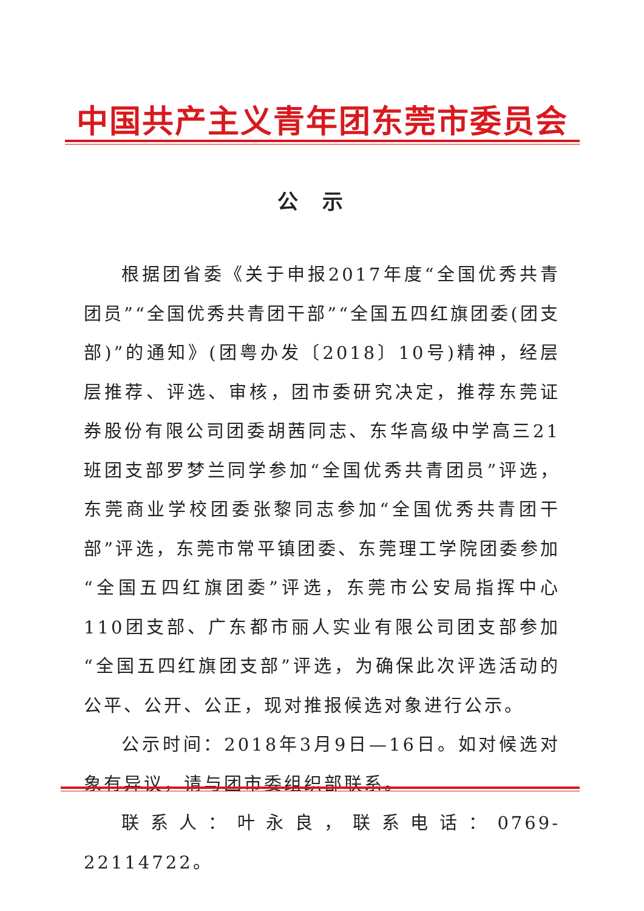中国共产主义青年团东莞市委员会
公示
根据团省委《关于申报2017年度“全国优秀共青团员”“全国优秀共青团干部”“全国五四红旗团委(团支部)”的通知》(团粤办发〔2018〕10号)精神，经层层推荐、评选、审核，团市委研究决定，推荐东莞证券股份有限公司团委胡茜同志、东华高级中学高三21班团支部罗梦兰同学参加“全国优秀共青团员”评选，东莞商业学校团委张黎同志参加“全国优秀共青团干部”评选，东莞市常平镇团委、东莞理工学院团委参加“全国五四红旗团委”评选，东莞市公安局指挥中心110团支部、广东都市丽人实业有限公司团支部参加“全国五四红旗团支部”评选，为确保此次评选活动的公平、公开、公正，现对推报候选对象进行公示。
公示时间：2018年3月9日—16日。如对候选对象有异议，请与团市委组织部联系。
联系人：叶永良，联系电话：0769-22114722。